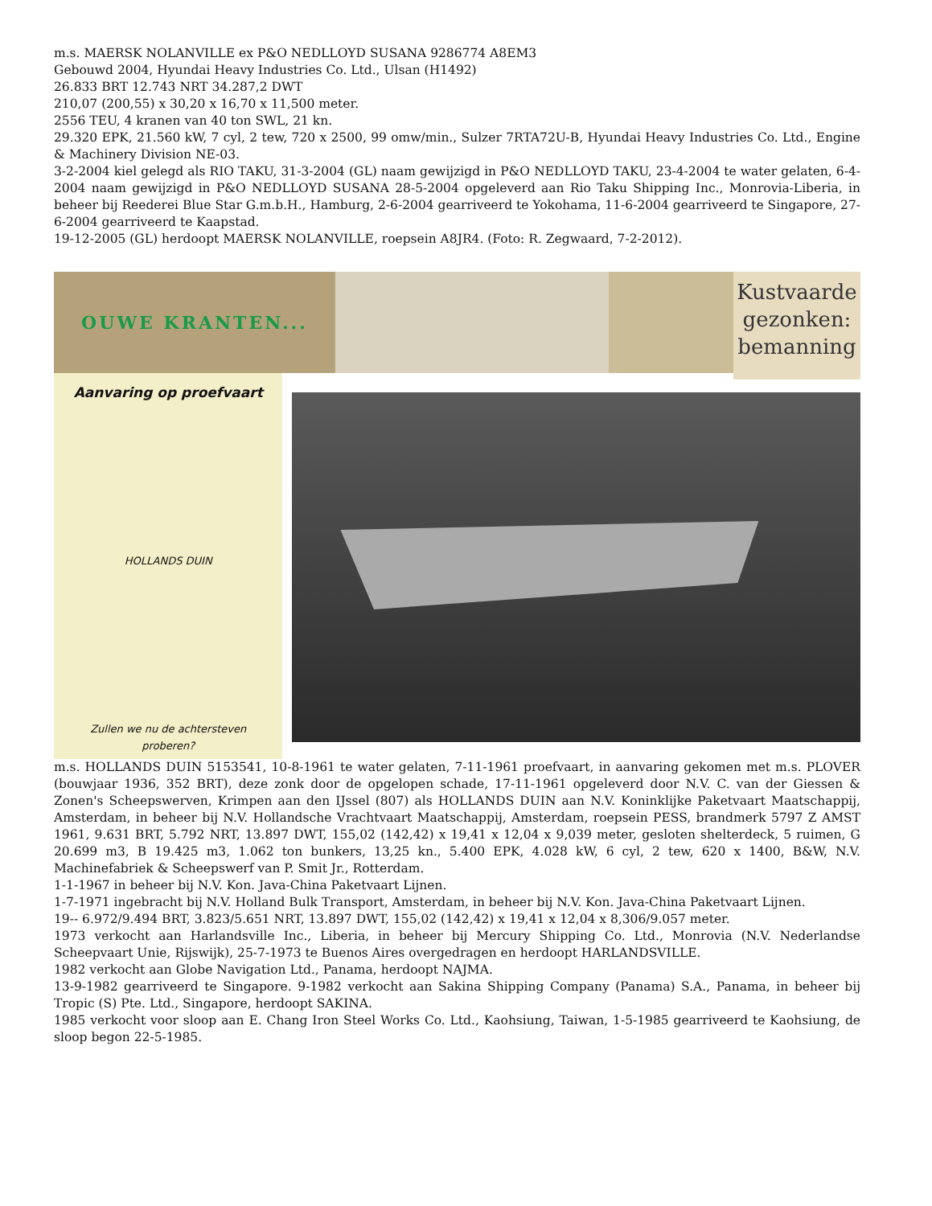m.s. MAERSK NOLANVILLE ex P&O NEDLLOYD SUSANA 9286774 A8EM3
Gebouwd 2004, Hyundai Heavy Industries Co. Ltd., Ulsan (H1492)
26.833 BRT 12.743 NRT 34.287,2 DWT
210,07 (200,55) x 30,20 x 16,70 x 11,500 meter.
2556 TEU, 4 kranen van 40 ton SWL, 21 kn.
29.320 EPK, 21.560 kW, 7 cyl, 2 tew, 720 x 2500, 99 omw/min., Sulzer 7RTA72U-B, Hyundai Heavy Industries Co. Ltd., Engine & Machinery Division NE-03.
3-2-2004 kiel gelegd als RIO TAKU, 31-3-2004 (GL) naam gewijzigd in P&O NEDLLOYD TAKU, 23-4-2004 te water gelaten, 6-4-2004 naam gewijzigd in P&O NEDLLOYD SUSANA 28-5-2004 opgeleverd aan Rio Taku Shipping Inc., Monrovia-Liberia, in beheer bij Reederei Blue Star G.m.b.H., Hamburg, 2-6-2004 gearriveerd te Yokohama, 11-6-2004 gearriveerd te Singapore, 27-6-2004 gearriveerd te Kaapstad.
19-12-2005 (GL) herdoopt MAERSK NOLANVILLE, roepsein A8JR4. (Foto: R. Zegwaard, 7-2-2012).
OUWE KRANTEN...
Kustvaarde gezonken: bemanning
Aanvaring op proefvaart
HOLLANDS DUIN
Zullen we nu de achtersteven
proberen?
m.s. HOLLANDS DUIN 5153541, 10-8-1961 te water gelaten, 7-11-1961 proefvaart, in aanvaring gekomen met m.s. PLOVER (bouwjaar 1936, 352 BRT), deze zonk door de opgelopen schade, 17-11-1961 opgeleverd door N.V. C. van der Giessen & Zonen's Scheepswerven, Krimpen aan den IJssel (807) als HOLLANDS DUIN aan N.V. Koninklijke Paketvaart Maatschappij, Amsterdam, in beheer bij N.V. Hollandsche Vrachtvaart Maatschappij, Amsterdam, roepsein PESS, brandmerk 5797 Z AMST 1961, 9.631 BRT, 5.792 NRT, 13.897 DWT, 155,02 (142,42) x 19,41 x 12,04 x 9,039 meter, gesloten shelterdeck, 5 ruimen, G 20.699 m3, B 19.425 m3, 1.062 ton bunkers, 13,25 kn., 5.400 EPK, 4.028 kW, 6 cyl, 2 tew, 620 x 1400, B&W, N.V. Machinefabriek & Scheepswerf van P. Smit Jr., Rotterdam.
1-1-1967 in beheer bij N.V. Kon. Java-China Paketvaart Lijnen.
1-7-1971 ingebracht bij N.V. Holland Bulk Transport, Amsterdam, in beheer bij N.V. Kon. Java-China Paketvaart Lijnen.
19-- 6.972/9.494 BRT, 3.823/5.651 NRT, 13.897 DWT, 155,02 (142,42) x 19,41 x 12,04 x 8,306/9.057 meter.
1973 verkocht aan Harlandsville Inc., Liberia, in beheer bij Mercury Shipping Co. Ltd., Monrovia (N.V. Nederlandse Scheepvaart Unie, Rijswijk), 25-7-1973 te Buenos Aires overgedragen en herdoopt HARLANDSVILLE.
1982 verkocht aan Globe Navigation Ltd., Panama, herdoopt NAJMA.
13-9-1982 gearriveerd te Singapore. 9-1982 verkocht aan Sakina Shipping Company (Panama) S.A., Panama, in beheer bij Tropic (S) Pte. Ltd., Singapore, herdoopt SAKINA.
1985 verkocht voor sloop aan E. Chang Iron Steel Works Co. Ltd., Kaohsiung, Taiwan, 1-5-1985 gearriveerd te Kaohsiung, de sloop begon 22-5-1985.